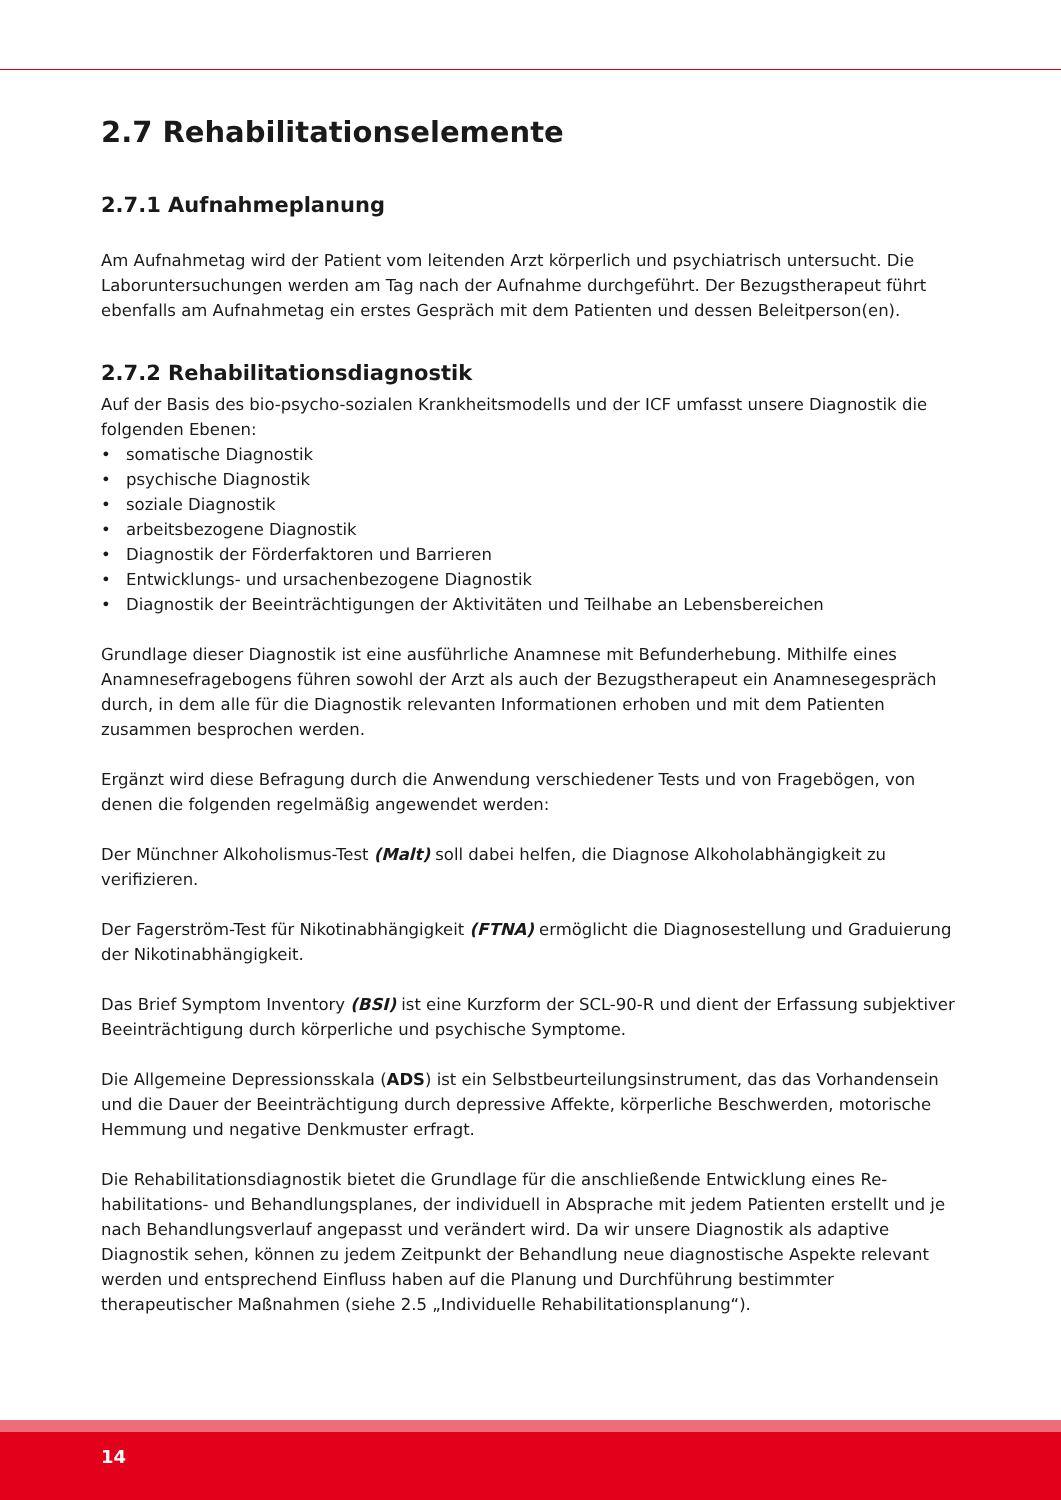2.7 Rehabilitationselemente
2.7.1 Aufnahmeplanung
Am Aufnahmetag wird der Patient vom leitenden Arzt körperlich und psychiatrisch untersucht. Die Laboruntersuchungen werden am Tag nach der Aufnahme durchgeführt. Der Bezugs­therapeut führt ebenfalls am Aufnahmetag ein erstes Gespräch mit dem Patienten und dessen Beleitperson(en).
2.7.2 Rehabilitationsdiagnostik
Auf der Basis des bio-psycho-sozialen Krankheitsmodells und der ICF umfasst unsere Diagnostik die folgenden Ebenen:
• somatische Diagnostik
• psychische Diagnostik
• soziale Diagnostik
• arbeitsbezogene Diagnostik
• Diagnostik der Förderfaktoren und Barrieren
• Entwicklungs- und ursachenbezogene Diagnostik
• Diagnostik der Beeinträchtigungen der Aktivitäten und Teilhabe an Lebensbereichen
Grundlage dieser Diagnostik ist eine ausführliche Anamnese mit Befunderhebung. Mithilfe eines Anamnesefragebogens führen sowohl der Arzt als auch der Bezugstherapeut ein Anamnese­gespräch durch, in dem alle für die Diagnostik relevanten Informationen erhoben und mit dem Patienten zusammen besprochen werden.
Ergänzt wird diese Befragung durch die Anwendung verschiedener Tests und von Fragebögen, von denen die folgenden regelmäßig angewendet werden:
Der Münchner Alkoholismus-Test (Malt) soll dabei helfen, die Diagnose Alkoholabhängigkeit zu verifizieren.
Der Fagerström-Test für Nikotinabhängigkeit (FTNA) ermöglicht die Diagnosestellung und Graduierung der Nikotinabhängigkeit.
Das Brief Symptom Inventory (BSI) ist eine Kurzform der SCL-90-R und dient der Erfassung subjektiver Beeinträchtigung durch körperliche und psychische Symptome.
Die Allgemeine Depressionsskala (ADS) ist ein Selbstbeurteilungsinstrument, das das Vorhanden­sein und die Dauer der Beeinträchtigung durch depressive Affekte, körperliche Beschwerden, motorische Hemmung und negative Denkmuster erfragt.
Die Rehabilitationsdiagnostik bietet die Grundlage für die anschließende Entwicklung eines Re­habilitations- und Behandlungsplanes, der individuell in Absprache mit jedem Patienten er­stellt und je nach Behandlungsverlauf angepasst und verändert wird. Da wir unsere Diagnostik als adaptive Diagnostik sehen, können zu jedem Zeitpunkt der Behandlung neue diagnostische Aspekte relevant werden und entsprechend Einfluss haben auf die Planung und Durchführung bestimmter therapeutischer Maßnahmen (siehe 2.5 „Individuelle Rehabilitationsplanung“).
14